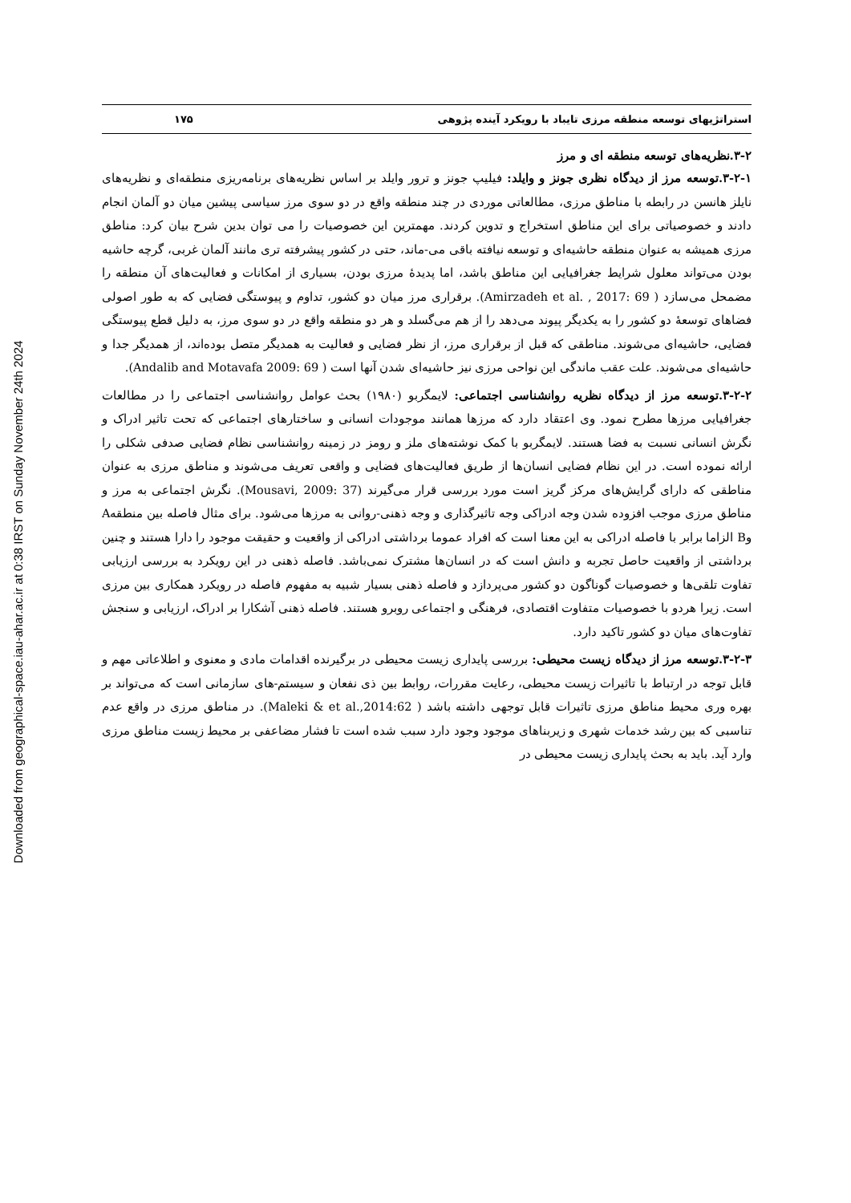Downloaded from geographical-space.iau-ahar.ac.ir at 0:38 IRST on Sunday November 24th 2024
استراتژیهای توسعه منطقه مرزی تایباد با رویکرد آینده پژوهی ۱۷۵
۳-۲.نظریه‌های توسعه منطقه ای و مرز
۳-۲-۱.توسعه مرز از دیدگاه نظری جونز و وایلد: فیلیپ جونز و ترور وایلد بر اساس نظریه‌های برنامه‌ریزی منطقه‌ای و نظریه‌های نایلز هانسن در رابطه با مناطق مرزی، مطالعاتی موردی در چند منطقه واقع در دو سوی مرز سیاسی پیشین میان دو آلمان انجام دادند و خصوصیاتی برای این مناطق استخراج و تدوین کردند. مهمترین این خصوصیات را می توان بدین شرح بیان کرد: مناطق مرزی همیشه به عنوان منطقه حاشیه‌ای و توسعه نیافته باقی می-ماند، حتی در کشور پیشرفته تری مانند آلمان غربی، گرچه حاشیه بودن می‌تواند معلول شرایط جغرافیایی این مناطق باشد، اما پدیدهٔ مرزی بودن، بسیاری از امکانات و فعالیت‌های آن منطقه را مضمحل می‌سازد ( Amirzadeh et al. , 2017: 69). برقراری مرز میان دو کشور، تداوم و پیوستگی فضایی که به طور اصولی فضاهای توسعهٔ دو کشور را به یکدیگر پیوند می‌دهد را از هم می‌گسلد و هر دو منطقه واقع در دو سوی مرز، به دلیل قطع پیوستگی فضایی، حاشیه‌ای می‌شوند. مناطقی که قبل از برقراری مرز، از نظر فضایی و فعالیت به همدیگر متصل بوده‌اند، از همدیگر جدا و حاشیه‌ای می‌شوند. علت عقب ماندگی این نواحی مرزی نیز حاشیه‌ای شدن آنها است ( Andalib and Motavafa 2009: 69).
۳-۲-۲.توسعه مرز از دیدگاه نظریه روانشناسی اجتماعی: لایمگربو (۱۹۸۰) بحث عوامل روانشناسی اجتماعی را در مطالعات جغرافیایی مرزها مطرح نمود. وی اعتقاد دارد که مرزها همانند موجودات انسانی و ساختارهای اجتماعی که تحت تاثیر ادراک و نگرش انسانی نسبت به فضا هستند. لایمگربو با کمک نوشته‌های ملز و رومز در زمینه روانشناسی نظام فضایی صدفی شکلی را ارائه نموده است. در این نظام فضایی انسان‌ها از طریق فعالیت‌های فضایی و واقعی تعریف می‌شوند و مناطق مرزی به عنوان مناطقی که دارای گرایش‌های مرکز گریز است مورد بررسی قرار می‌گیرند (Mousavi, 2009: 37). نگرش اجتماعی به مرز و مناطق مرزی موجب افزوده شدن وجه ادراکی وجه تاثیرگذاری و وجه ذهنی-روانی به مرزها می‌شود. برای مثال فاصله بین منطقهA وB الزاما برابر با فاصله ادراکی به این معنا است که افراد عموما برداشتی ادراکی از واقعیت و حقیقت موجود را دارا هستند و چنین برداشتی از واقعیت حاصل تجربه و دانش است که در انسان‌ها مشترک نمی‌باشد. فاصله ذهنی در این رویکرد به بررسی ارزیابی تفاوت تلقی‌ها و خصوصیات گوناگون دو کشور می‌پردازد و فاصله ذهنی بسیار شبیه به مفهوم فاصله در رویکرد همکاری بین مرزی است. زیرا هردو با خصوصیات متفاوت اقتصادی، فرهنگی و اجتماعی روبرو هستند. فاصله ذهنی آشکارا بر ادراک، ارزیابی و سنجش تفاوت‌های میان دو کشور تاکید دارد.
۳-۲-۳.توسعه مرز از دیدگاه زیست محیطی: بررسی پایداری زیست محیطی در برگیرنده اقدامات مادی و معنوی و اطلاعاتی مهم و قابل توجه در ارتباط با تاثیرات زیست محیطی، رعایت مقررات، روابط بین ذی نفعان و سیستم-های سازمانی است که می‌تواند بر بهره وری محیط مناطق مرزی تاثیرات قابل توجهی داشته باشد ( Maleki & et al.,2014:62). در مناطق مرزی در واقع عدم تناسبی که بین رشد خدمات شهری و زیربناهای موجود وجود دارد سبب شده است تا فشار مضاعفی بر محیط زیست مناطق مرزی وارد آید. باید به بحث پایداری زیست محیطی در